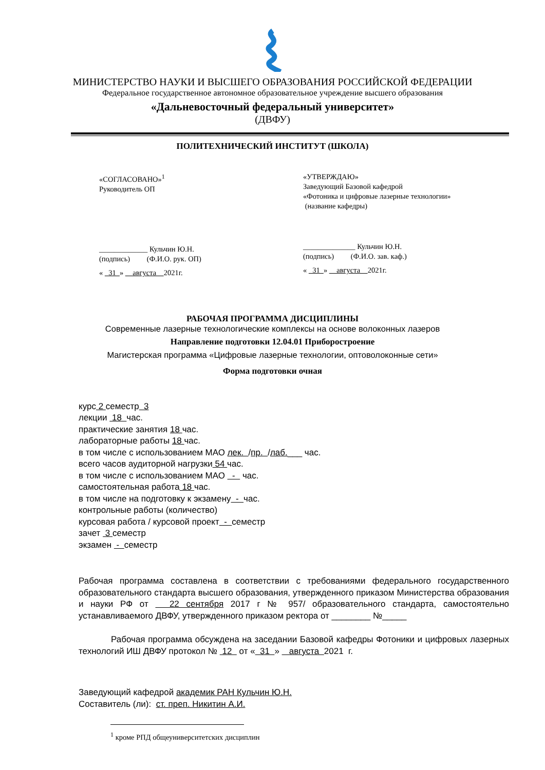МИНИСТЕРСТВО НАУКИ И ВЫСШЕГО ОБРАЗОВАНИЯ РОССИЙСКОЙ ФЕДЕРАЦИИ
Федеральное государственное автономное образовательное учреждение высшего образования
«Дальневосточный федеральный университет»
(ДВФУ)
ПОЛИТЕХНИЧЕСКИЙ ИНСТИТУТ (ШКОЛА)
«СОГЛАСОВАНО»<sup>1</sup>
Руководитель ОП
_____________ Кульчин Ю.Н.
(подпись) (Ф.И.О. рук. ОП)
« 31 » августа 2021г.
«УТВЕРЖДАЮ»
Заведующий Базовой кафедрой
«Фотоника и цифровые лазерные технологии»
(название кафедры)
______________ Кульчин Ю.Н.
(подпись) (Ф.И.О. зав. каф.)
« 31 » августа 2021г.
РАБОЧАЯ ПРОГРАММА ДИСЦИПЛИНЫ
Современные лазерные технологические комплексы на основе волоконных лазеров
Направление подготовки 12.04.01 Приборостроение
Магистерская программа «Цифровые лазерные технологии, оптоволоконные сети»
Форма подготовки очная
курс 2 семестр 3
лекции 18 час.
практические занятия 18 час.
лабораторные работы 18 час.
в том числе с использованием МАО лек. /пр. /лаб.___ час.
всего часов аудиторной нагрузки 54 час.
в том числе с использованием МАО - час.
самостоятельная работа 18 час.
в том числе на подготовку к экзамену - час.
контрольные работы (количество)
курсовая работа / курсовой проект - семестр
зачет 3 семестр
экзамен - семестр
Рабочая программа составлена в соответствии с требованиями федерального государственного образовательного стандарта высшего образования, утвержденного приказом Министерства образования и науки РФ от 22 сентября 2017 г № 957/ образовательного стандарта, самостоятельно устанавливаемого ДВФУ, утвержденного приказом ректора от ________ №_____
Рабочая программа обсуждена на заседании Базовой кафедры Фотоники и цифровых лазерных технологий ИШ ДВФУ протокол № 12 от « 31 » августа 2021 г.
Заведующий кафедрой академик РАН Кульчин Ю.Н.
Составитель (ли): ст. преп. Никитин А.И.
<sup>1</sup> кроме РПД общеуниверситетских дисциплин